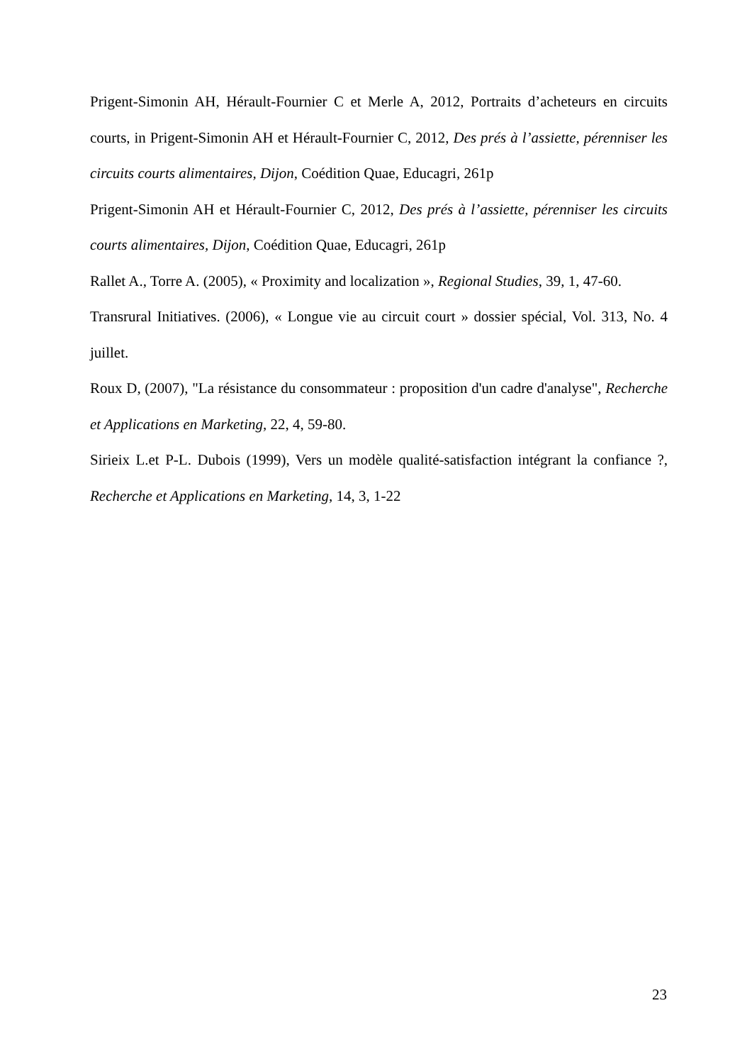Prigent-Simonin AH, Hérault-Fournier C et Merle A, 2012, Portraits d’acheteurs en circuits courts, in Prigent-Simonin AH et Hérault-Fournier C, 2012, Des prés à l’assiette, pérenniser les circuits courts alimentaires, Dijon, Coédition Quae, Educagri, 261p
Prigent-Simonin AH et Hérault-Fournier C, 2012, Des prés à l’assiette, pérenniser les circuits courts alimentaires, Dijon, Coédition Quae, Educagri, 261p
Rallet A., Torre A. (2005), « Proximity and localization », Regional Studies, 39, 1, 47-60.
Transrural Initiatives. (2006), « Longue vie au circuit court » dossier spécial, Vol. 313, No. 4 juillet.
Roux D, (2007), "La résistance du consommateur : proposition d'un cadre d'analyse", Recherche et Applications en Marketing, 22, 4, 59-80.
Sirieix L.et P-L. Dubois (1999), Vers un modèle qualité-satisfaction intégrant la confiance ?, Recherche et Applications en Marketing, 14, 3, 1-22
23